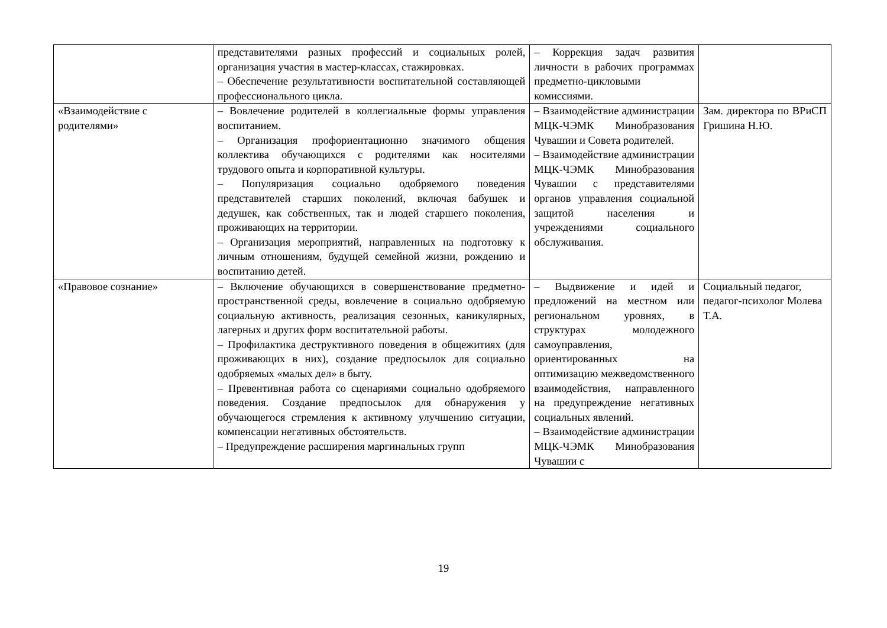| | представителями разных профессий и социальных ролей, организация участия в мастер-классах, стажировках. – Обеспечение результативности воспитательной составляющей профессионального цикла. | – Коррекция задач развития личности в рабочих программах предметно-цикловыми комиссиями. | |
| «Взаимодействие с родителями» | – Вовлечение родителей в коллегиальные формы управления воспитанием. – Организация профориентационно значимого общения коллектива обучающихся с родителями как носителями трудового опыта и корпоративной культуры. – Популяризация социально одобряемого поведения представителей старших поколений, включая бабушек и дедушек, как собственных, так и людей старшего поколения, проживающих на территории. – Организация мероприятий, направленных на подготовку к личным отношениям, будущей семейной жизни, рождению и воспитанию детей. | – Взаимодействие администрации МЦК-ЧЭМК Минобразования Чувашии и Совета родителей. – Взаимодействие администрации МЦК-ЧЭМК Минобразования Чувашии с представителями органов управления социальной защитой населения и учреждениями социального обслуживания. | Зам. директора по ВРиСП Гришина Н.Ю. |
| «Правовое сознание» | – Включение обучающихся в совершенствование предметно-пространственной среды, вовлечение в социально одобряемую социальную активность, реализация сезонных, каникулярных, лагерных и других форм воспитательной работы. – Профилактика деструктивного поведения в общежитиях (для проживающих в них), создание предпосылок для социально одобряемых «малых дел» в быту. – Превентивная работа со сценариями социально одобряемого поведения. Создание предпосылок для обнаружения у обучающегося стремления к активному улучшению ситуации, компенсации негативных обстоятельств. – Предупреждение расширения маргинальных групп | – Выдвижение и идей и предложений на местном или региональном уровнях, в структурах молодежного самоуправления, ориентированных на оптимизацию межведомственного взаимодействия, направленного на предупреждение негативных социальных явлений. – Взаимодействие администрации МЦК-ЧЭМК Минобразования Чувашии с | Социальный педагог, педагог-психолог Молева Т.А. |
19